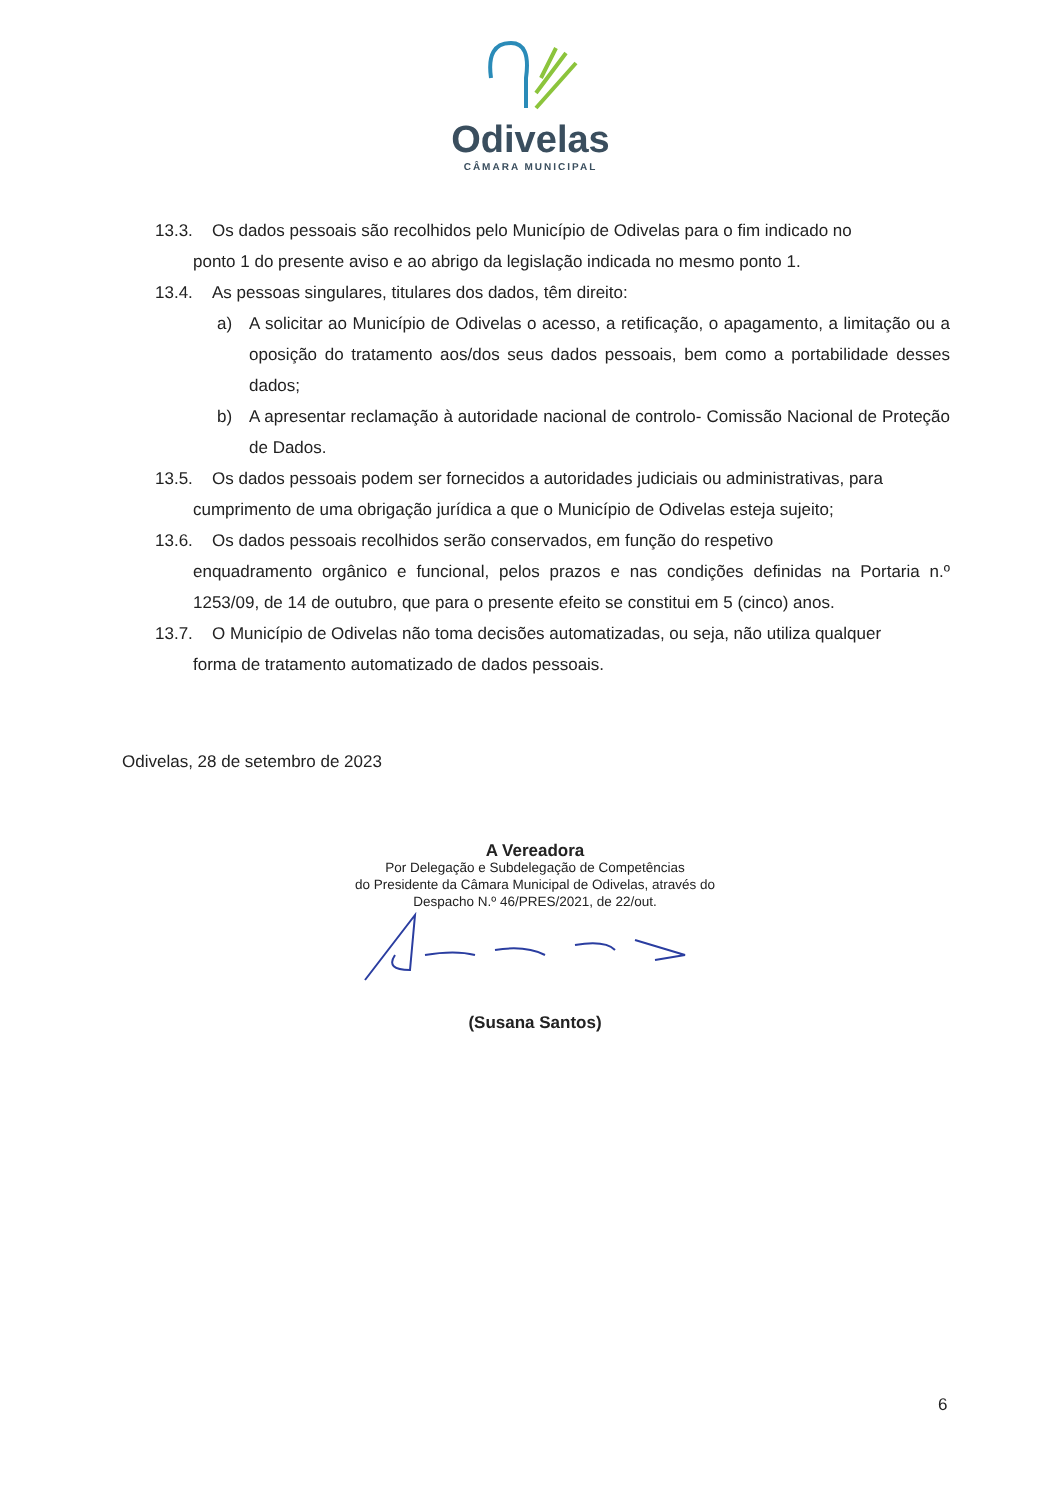Odivelas
CÂMARA MUNICIPAL
13.3. Os dados pessoais são recolhidos pelo Município de Odivelas para o fim indicado no
ponto 1 do presente aviso e ao abrigo da legislação indicada no mesmo ponto 1.
13.4. As pessoas singulares, titulares dos dados, têm direito:
a) A solicitar ao Município de Odivelas o acesso, a retificação, o apagamento, a limitação ou a oposição do tratamento aos/dos seus dados pessoais, bem como a portabilidade desses dados;
b) A apresentar reclamação à autoridade nacional de controlo- Comissão Nacional de Proteção de Dados.
13.5. Os dados pessoais podem ser fornecidos a autoridades judiciais ou administrativas, para
cumprimento de uma obrigação jurídica a que o Município de Odivelas esteja sujeito;
13.6. Os dados pessoais recolhidos serão conservados, em função do respetivo
enquadramento orgânico e funcional, pelos prazos e nas condições definidas na Portaria n.º 1253/09, de 14 de outubro, que para o presente efeito se constitui em 5 (cinco) anos.
13.7. O Município de Odivelas não toma decisões automatizadas, ou seja, não utiliza qualquer
forma de tratamento automatizado de dados pessoais.
Odivelas, 28 de setembro de 2023
A Vereadora
Por Delegação e Subdelegação de Competências
do Presidente da Câmara Municipal de Odivelas, através do
Despacho N.º 46/PRES/2021, de 22/out.
(Susana Santos)
6